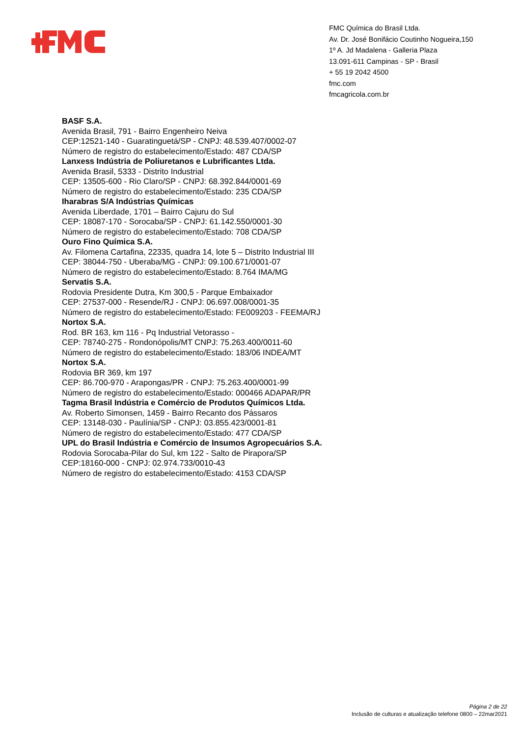FMC Química do Brasil Ltda.
Av. Dr. José Bonifácio Coutinho Nogueira,150
1º A. Jd Madalena - Galleria Plaza
13.091-611 Campinas - SP - Brasil
+ 55 19 2042 4500
fmc.com
fmcagricola.com.br
BASF S.A.
Avenida Brasil, 791 - Bairro Engenheiro Neiva
CEP:12521-140 - Guaratinguetá/SP - CNPJ: 48.539.407/0002-07
Número de registro do estabelecimento/Estado: 487 CDA/SP
Lanxess Indústria de Poliuretanos e Lubrificantes Ltda.
Avenida Brasil, 5333 - Distrito Industrial
CEP: 13505-600 - Rio Claro/SP - CNPJ: 68.392.844/0001-69
Número de registro do estabelecimento/Estado: 235 CDA/SP
Iharabras S/A Indústrias Químicas
Avenida Liberdade, 1701 – Bairro Cajuru do Sul
CEP: 18087-170 - Sorocaba/SP - CNPJ: 61.142.550/0001-30
Número de registro do estabelecimento/Estado: 708 CDA/SP
Ouro Fino Química S.A.
Av. Filomena Cartafina, 22335, quadra 14, lote 5 – Distrito Industrial III
CEP: 38044-750 - Uberaba/MG - CNPJ: 09.100.671/0001-07
Número de registro do estabelecimento/Estado: 8.764 IMA/MG
Servatis S.A.
Rodovia Presidente Dutra, Km 300,5 - Parque Embaixador
CEP: 27537-000 - Resende/RJ - CNPJ: 06.697.008/0001-35
Número de registro do estabelecimento/Estado: FE009203 - FEEMA/RJ
Nortox S.A.
Rod. BR 163, km 116 - Pq Industrial Vetorasso -
CEP: 78740-275 - Rondonópolis/MT CNPJ: 75.263.400/0011-60
Número de registro do estabelecimento/Estado: 183/06 INDEA/MT
Nortox S.A.
Rodovia BR 369, km 197
CEP: 86.700-970 - Arapongas/PR - CNPJ: 75.263.400/0001-99
Número de registro do estabelecimento/Estado: 000466 ADAPAR/PR
Tagma Brasil Indústria e Comércio de Produtos Químicos Ltda.
Av. Roberto Simonsen, 1459 - Bairro Recanto dos Pássaros
CEP: 13148-030 - Paulínia/SP - CNPJ: 03.855.423/0001-81
Número de registro do estabelecimento/Estado: 477 CDA/SP
UPL do Brasil Indústria e Comércio de Insumos Agropecuários S.A.
Rodovia Sorocaba-Pilar do Sul, km 122 - Salto de Pirapora/SP
CEP:18160-000 - CNPJ: 02.974.733/0010-43
Número de registro do estabelecimento/Estado: 4153 CDA/SP
Página 2 de 22
Inclusão de culturas e atualização telefone 0800 – 22mar2021